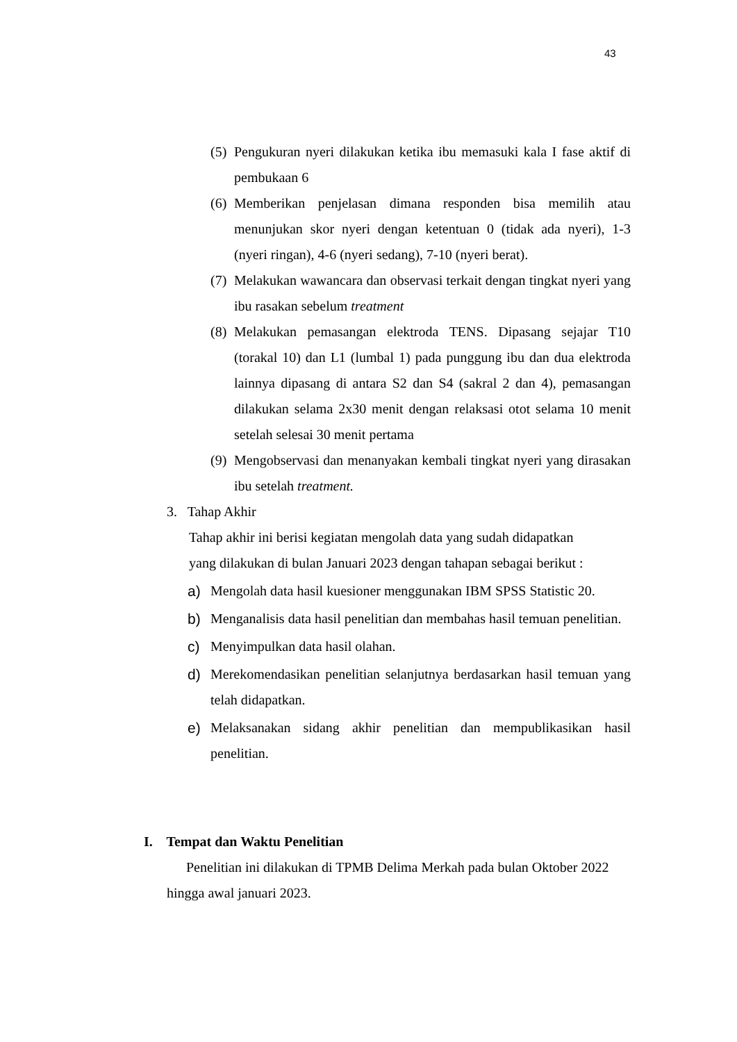43
(5) Pengukuran nyeri dilakukan ketika ibu memasuki kala I fase aktif di pembukaan 6
(6) Memberikan penjelasan dimana responden bisa memilih atau menunjukan skor nyeri dengan ketentuan 0 (tidak ada nyeri), 1-3 (nyeri ringan), 4-6 (nyeri sedang), 7-10 (nyeri berat).
(7) Melakukan wawancara dan observasi terkait dengan tingkat nyeri yang ibu rasakan sebelum treatment
(8) Melakukan pemasangan elektroda TENS. Dipasang sejajar T10 (torakal 10) dan L1 (lumbal 1) pada punggung ibu dan dua elektroda lainnya dipasang di antara S2 dan S4 (sakral 2 dan 4), pemasangan dilakukan selama 2x30 menit dengan relaksasi otot selama 10 menit setelah selesai 30 menit pertama
(9) Mengobservasi dan menanyakan kembali tingkat nyeri yang dirasakan ibu setelah treatment.
3. Tahap Akhir
Tahap akhir ini berisi kegiatan mengolah data yang sudah didapatkan
yang dilakukan di bulan Januari 2023 dengan tahapan sebagai berikut :
a) Mengolah data hasil kuesioner menggunakan IBM SPSS Statistic 20.
b) Menganalisis data hasil penelitian dan membahas hasil temuan penelitian.
c) Menyimpulkan data hasil olahan.
d) Merekomendasikan penelitian selanjutnya berdasarkan hasil temuan yang telah didapatkan.
e) Melaksanakan sidang akhir penelitian dan mempublikasikan hasil penelitian.
I. Tempat dan Waktu Penelitian
Penelitian ini dilakukan di TPMB Delima Merkah pada bulan Oktober 2022 hingga awal januari 2023.